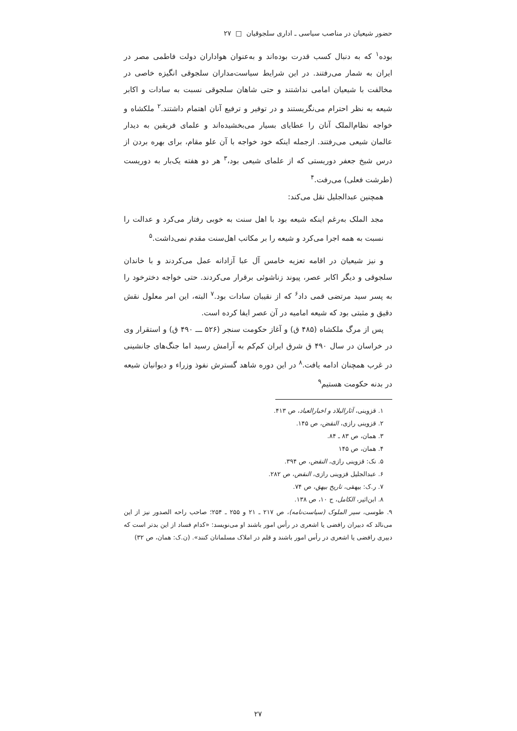حضور شیعیان در مناصب سیاسی ـ اداری سلجوقیان □ ۲۷
بوده<sup>۱</sup> که به دنبال کسب قدرت بوده‌اند و به‌عنوان هواداران دولت فاطمی مصر در ایران به شمار می‌رفتند. در این شرایط سیاست‌مداران سلجوقی انگیزه خاصی در مخالفت با شیعیان امامی نداشتند و حتی شاهان سلجوقی نسبت به سادات و اکابر شیعه به نظر احترام می‌نگریستند و در توفیر و ترفیع آنان اهتمام داشتند.<sup>۲</sup> ملکشاه و خواجه نظام‌الملک آنان را عطایای بسیار می‌بخشیده‌اند و علمای فریقین به دیدار عالمان شیعی می‌رفتند. ازجمله اینکه خود خواجه با آن علو مقام، برای بهره بردن از درس شیخ جعفر دوریستی که از علمای شیعی بود،<sup>۳</sup> هر دو هفته یک‌بار به دوریست (طرشت فعلی) می‌رفت.<sup>۴</sup>
همچنین عبدالجلیل نقل می‌کند:
مجد الملک به‌رغم اینکه شیعه بود با اهل سنت به خوبی رفتار می‌کرد و عدالت را نسبت به همه اجرا می‌کرد و شیعه را بر مکاتب اهل‌سنت مقدم نمی‌داشت.<sup>۵</sup>
و نیز شیعیان در اقامه تعزیه خامس آل عبا آزادانه عمل می‌کردند و با خاندان سلجوقی و دیگر اکابر عصر، پیوند زناشوئی برقرار می‌کردند. حتی خواجه دخترخود را به پسر سید مرتضی قمی داد<sup>۶</sup> که از نقیبان سادات بود.<sup>۷</sup> البته، این امر معلول نقش دقیق و مثبتی بود که شیعه امامیه در آن عصر ایفا کرده است.
پس از مرگ ملکشاه (۴۸۵ ق) و آغاز حکومت سنجر (۵۲۶ ـــ ۴۹۰ ق) و استقرار وی در خراسان در سال ۴۹۰ ق شرق ایران کم‌کم به آرامش رسید اما جنگ‌های جانشینی در غرب همچنان ادامه یافت.<sup>۸</sup> در این دوره شاهد گسترش نفوذ وزراء و دیوانیان شیعه در بدنه حکومت هستیم<sup>۹</sup>
۱. قزوینی، آثارالبلاد و اخبارالعباد، ص ۴۱۳.
۲. قزوینی رازی، النقض، ص ۱۴۵.
۳. همان، ص ۸۳ ـ ۸۴.
۴. همان، ص ۱۴۵
۵. نک: قزوینی رازی، النقض، ص ۳۹۴.
۶. عبدالجلیل قزوینی رازی، النقض، ص ۲۸۲.
۷. ر.ک: بیهقی، تاریخ بیهق، ص ۷۴.
۸. ابن‌اثیر، الکامل، ج ۱۰، ص ۱۳۸.
۹. طوسی، سیر الملوک (سیاست‌نامه)، ص ۲۱۷ ـ ۲۱ و ۲۵۵ ـ ۲۵۴؛ صاحب راحه الصدور نیز از این می‌نالد که دبیران رافضی یا اشعری در رأس امور باشند او می‌نویسد: «کدام فساد از این بدتر است که دبیری رافضی یا اشعری در رأس امور باشند و قلم در املاک مسلمانان کنند». (ن.ک: همان، ص ۳۲)
۲۷